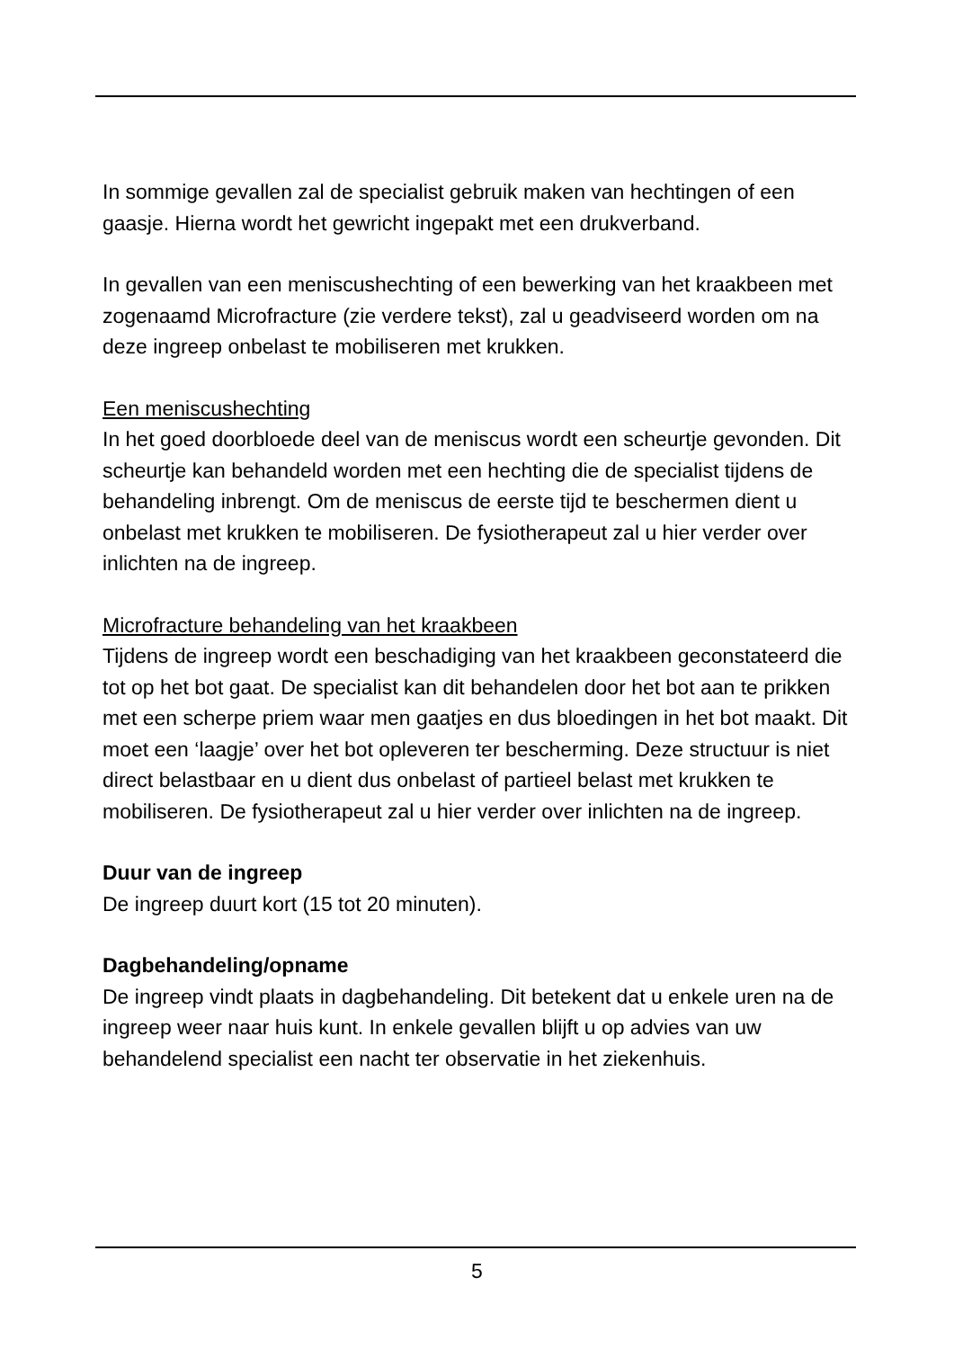In sommige gevallen zal de specialist gebruik maken van hechtingen of een gaasje. Hierna wordt het gewricht ingepakt met een drukverband.
In gevallen van een meniscushechting of een bewerking van het kraakbeen met zogenaamd Microfracture (zie verdere tekst), zal u geadviseerd worden om na deze ingreep onbelast te mobiliseren met krukken.
Een meniscushechting
In het goed doorbloede deel van de meniscus wordt een scheurtje gevonden. Dit scheurtje kan behandeld worden met een hechting die de specialist tijdens de behandeling inbrengt. Om de meniscus de eerste tijd te beschermen dient u onbelast met krukken te mobiliseren. De fysiotherapeut zal u hier verder over inlichten na de ingreep.
Microfracture behandeling van het kraakbeen
Tijdens de ingreep wordt een beschadiging van het kraakbeen geconstateerd die tot op het bot gaat. De specialist kan dit behandelen door het bot aan te prikken met een scherpe priem waar men gaatjes en dus bloedingen in het bot maakt. Dit moet een ‘laagje’ over het bot opleveren ter bescherming. Deze structuur is niet direct belastbaar en u dient dus onbelast of partieel belast met krukken te mobiliseren. De fysiotherapeut zal u hier verder over inlichten na de ingreep.
Duur van de ingreep
De ingreep duurt kort (15 tot 20 minuten).
Dagbehandeling/opname
De ingreep vindt plaats in dagbehandeling. Dit betekent dat u enkele uren na de ingreep weer naar huis kunt. In enkele gevallen blijft u op advies van uw behandelend specialist een nacht ter observatie in het ziekenhuis.
5